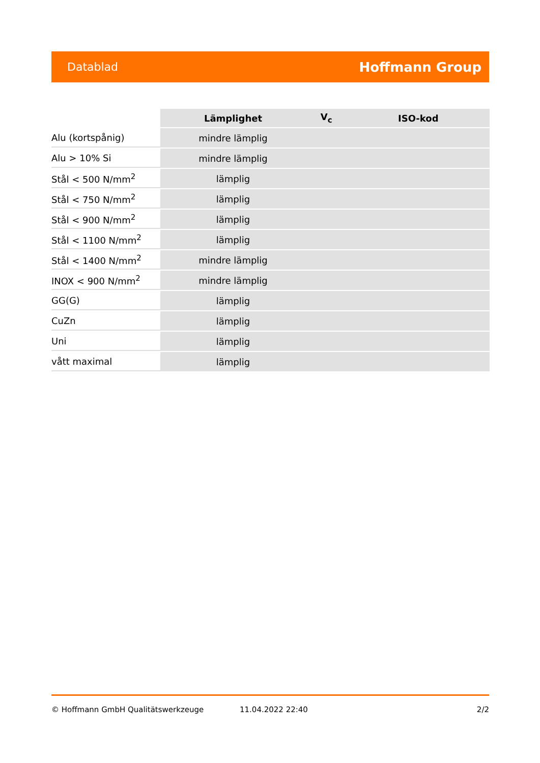Datablad Hoffmann Group
| | Lämplighet | V<sub>c</sub> | ISO-kod |
| --- | --- | --- | --- |
| Alu (kortspånig) | mindre lämplig | | |
| Alu > 10% Si | mindre lämplig | | |
| Stål < 500 N/mm<sup>2</sup> | lämplig | | |
| Stål < 750 N/mm<sup>2</sup> | lämplig | | |
| Stål < 900 N/mm<sup>2</sup> | lämplig | | |
| Stål < 1100 N/mm<sup>2</sup> | lämplig | | |
| Stål < 1400 N/mm<sup>2</sup> | mindre lämplig | | |
| INOX < 900 N/mm<sup>2</sup> | mindre lämplig | | |
| GG(G) | lämplig | | |
| CuZn | lämplig | | |
| Uni | lämplig | | |
| vått maximal | lämplig | | |
© Hoffmann GmbH Qualitätswerkzeuge 11.04.2022 22:40 2/2